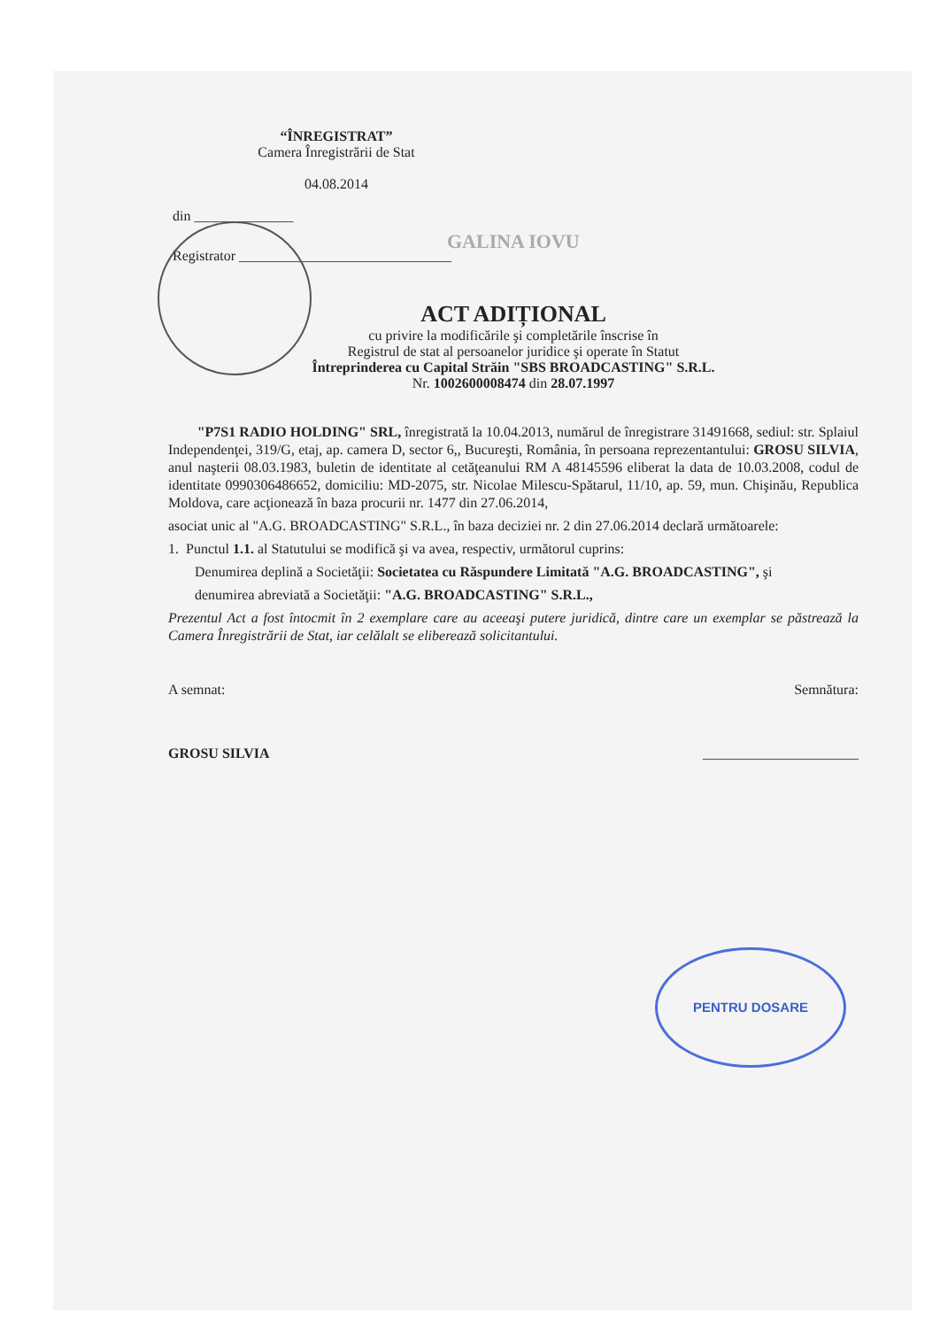“ÎNREGISTRAT”
Camera Înregistrării de Stat
04.08.2014
din ______________
GALINA IOVU
Registrator ______________________________
ACT ADIȚIONAL
cu privire la modificările şi completările înscrise în
Registrul de stat al persoanelor juridice şi operate în Statut
Întreprinderea cu Capital Străin "SBS BROADCASTING" S.R.L.
Nr. 1002600008474 din 28.07.1997
"P7S1 RADIO HOLDING" SRL, înregistrată la 10.04.2013, numărul de înregistrare 31491668, sediul: str. Splaiul Independenţei, 319/G, etaj, ap. camera D, sector 6,, Bucureşti, România, în persoana reprezentantului: GROSU SILVIA, anul naşterii 08.03.1983, buletin de identitate al cetăţeanului RM A 48145596 eliberat la data de 10.03.2008, codul de identitate 0990306486652, domiciliu: MD-2075, str. Nicolae Milescu-Spătarul, 11/10, ap. 59, mun. Chişinău, Republica Moldova, care acţionează în baza procurii nr. 1477 din 27.06.2014,
asociat unic al "A.G. BROADCASTING" S.R.L., în baza deciziei nr. 2 din 27.06.2014 declară următoarele:
1. Punctul 1.1. al Statutului se modifică şi va avea, respectiv, următorul cuprins:
Denumirea deplină a Societăţii: Societatea cu Răspundere Limitată "A.G. BROADCASTING", şi
denumirea abreviată a Societăţii: "A.G. BROADCASTING" S.R.L.,
Prezentul Act a fost întocmit în 2 exemplare care au aceeaşi putere juridică, dintre care un exemplar se păstrează la Camera Înregistrării de Stat, iar celălalt se eliberează solicitantului.
A semnat: Semnătura:
GROSU SILVIA ______________________
PENTRU DOSARE